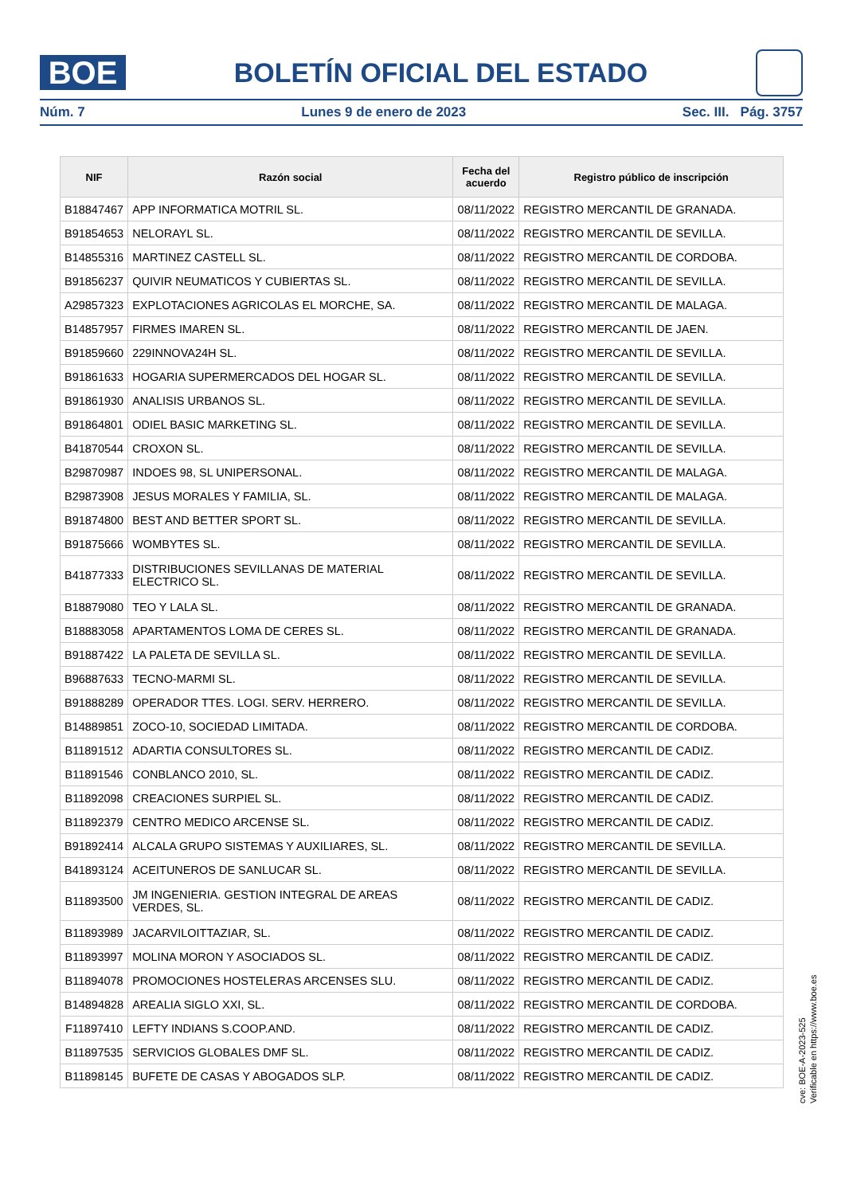BOE
BOLETÍN OFICIAL DEL ESTADO
Núm. 7 Lunes 9 de enero de 2023 Sec. III. Pág. 3757
| NIF | Razón social | Fecha del acuerdo | Registro público de inscripción |
| --- | --- | --- | --- |
| B18847467 | APP INFORMATICA MOTRIL SL. | 08/11/2022 | REGISTRO MERCANTIL DE GRANADA. |
| B91854653 | NELORAYL SL. | 08/11/2022 | REGISTRO MERCANTIL DE SEVILLA. |
| B14855316 | MARTINEZ CASTELL SL. | 08/11/2022 | REGISTRO MERCANTIL DE CORDOBA. |
| B91856237 | QUIVIR NEUMATICOS Y CUBIERTAS SL. | 08/11/2022 | REGISTRO MERCANTIL DE SEVILLA. |
| A29857323 | EXPLOTACIONES AGRICOLAS EL MORCHE, SA. | 08/11/2022 | REGISTRO MERCANTIL DE MALAGA. |
| B14857957 | FIRMES IMAREN SL. | 08/11/2022 | REGISTRO MERCANTIL DE JAEN. |
| B91859660 | 229INNOVA24H SL. | 08/11/2022 | REGISTRO MERCANTIL DE SEVILLA. |
| B91861633 | HOGARIA SUPERMERCADOS DEL HOGAR SL. | 08/11/2022 | REGISTRO MERCANTIL DE SEVILLA. |
| B91861930 | ANALISIS URBANOS SL. | 08/11/2022 | REGISTRO MERCANTIL DE SEVILLA. |
| B91864801 | ODIEL BASIC MARKETING SL. | 08/11/2022 | REGISTRO MERCANTIL DE SEVILLA. |
| B41870544 | CROXON SL. | 08/11/2022 | REGISTRO MERCANTIL DE SEVILLA. |
| B29870987 | INDOES 98, SL UNIPERSONAL. | 08/11/2022 | REGISTRO MERCANTIL DE MALAGA. |
| B29873908 | JESUS MORALES Y FAMILIA, SL. | 08/11/2022 | REGISTRO MERCANTIL DE MALAGA. |
| B91874800 | BEST AND BETTER SPORT SL. | 08/11/2022 | REGISTRO MERCANTIL DE SEVILLA. |
| B91875666 | WOMBYTES SL. | 08/11/2022 | REGISTRO MERCANTIL DE SEVILLA. |
| B41877333 | DISTRIBUCIONES SEVILLANAS DE MATERIAL ELECTRICO SL. | 08/11/2022 | REGISTRO MERCANTIL DE SEVILLA. |
| B18879080 | TEO Y LALA SL. | 08/11/2022 | REGISTRO MERCANTIL DE GRANADA. |
| B18883058 | APARTAMENTOS LOMA DE CERES SL. | 08/11/2022 | REGISTRO MERCANTIL DE GRANADA. |
| B91887422 | LA PALETA DE SEVILLA SL. | 08/11/2022 | REGISTRO MERCANTIL DE SEVILLA. |
| B96887633 | TECNO-MARMI SL. | 08/11/2022 | REGISTRO MERCANTIL DE SEVILLA. |
| B91888289 | OPERADOR TTES. LOGI. SERV. HERRERO. | 08/11/2022 | REGISTRO MERCANTIL DE SEVILLA. |
| B14889851 | ZOCO-10, SOCIEDAD LIMITADA. | 08/11/2022 | REGISTRO MERCANTIL DE CORDOBA. |
| B11891512 | ADARTIA CONSULTORES SL. | 08/11/2022 | REGISTRO MERCANTIL DE CADIZ. |
| B11891546 | CONBLANCO 2010, SL. | 08/11/2022 | REGISTRO MERCANTIL DE CADIZ. |
| B11892098 | CREACIONES SURPIEL SL. | 08/11/2022 | REGISTRO MERCANTIL DE CADIZ. |
| B11892379 | CENTRO MEDICO ARCENSE SL. | 08/11/2022 | REGISTRO MERCANTIL DE CADIZ. |
| B91892414 | ALCALA GRUPO SISTEMAS Y AUXILIARES, SL. | 08/11/2022 | REGISTRO MERCANTIL DE SEVILLA. |
| B41893124 | ACEITUNEROS DE SANLUCAR SL. | 08/11/2022 | REGISTRO MERCANTIL DE SEVILLA. |
| B11893500 | JM INGENIERIA. GESTION INTEGRAL DE AREAS VERDES, SL. | 08/11/2022 | REGISTRO MERCANTIL DE CADIZ. |
| B11893989 | JACARVILOITTAZIAR, SL. | 08/11/2022 | REGISTRO MERCANTIL DE CADIZ. |
| B11893997 | MOLINA MORON Y ASOCIADOS SL. | 08/11/2022 | REGISTRO MERCANTIL DE CADIZ. |
| B11894078 | PROMOCIONES HOSTELERAS ARCENSES SLU. | 08/11/2022 | REGISTRO MERCANTIL DE CADIZ. |
| B14894828 | AREALIA SIGLO XXI, SL. | 08/11/2022 | REGISTRO MERCANTIL DE CORDOBA. |
| F11897410 | LEFTY INDIANS S.COOP.AND. | 08/11/2022 | REGISTRO MERCANTIL DE CADIZ. |
| B11897535 | SERVICIOS GLOBALES DMF SL. | 08/11/2022 | REGISTRO MERCANTIL DE CADIZ. |
| B11898145 | BUFETE DE CASAS Y ABOGADOS SLP. | 08/11/2022 | REGISTRO MERCANTIL DE CADIZ. |
cve: BOE-A-2023-525
Verificable en https://www.boe.es